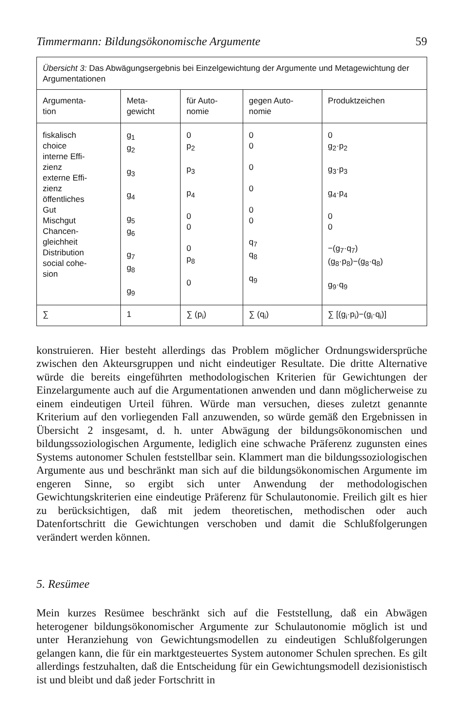Timmermann: Bildungsökonomische Argumente 59
| Übersicht 3: Das Abwägungsergebnis bei Einzelgewichtung der Argumente und Metagewichtung der Argumentationen | | | | |
| Argumenta- tion | Meta- gewicht | für Auto- nomie | gegen Auto- nomie | Produktzeichen |
| fiskalisch choice interne Effi- zienz externe Effi- zienz öffentliches Gut Mischgut Chancen- gleichheit Distribution social cohe- sion | g<sub>1</sub> g<sub>2</sub> g<sub>3</sub> g<sub>4</sub> g<sub>5</sub> g<sub>6</sub> g<sub>7</sub> g<sub>8</sub> g<sub>9</sub> | 0 p<sub>2</sub> p<sub>3</sub> p<sub>4</sub> 0 0 0 p<sub>8</sub> 0 | 0 0 0 0 0 0 q<sub>7</sub> q<sub>8</sub> q<sub>9</sub> | 0 g<sub>2</sub>·p<sub>2</sub> g<sub>3</sub>·p<sub>3</sub> g<sub>4</sub>·p<sub>4</sub> 0 0 −(g<sub>7</sub>·q<sub>7</sub>) (g<sub>8</sub>·p<sub>8</sub>)−(g<sub>8</sub>·q<sub>8</sub>) g<sub>9</sub>·q<sub>9</sub> |
| ∑ | 1 | ∑ (p<sub>i</sub>) | ∑ (q<sub>i</sub>) | ∑ [(g<sub>i</sub>·p<sub>i</sub>)−(g<sub>i</sub>·q<sub>i</sub>)] |
konstruieren. Hier besteht allerdings das Problem möglicher Ordnungswidersprüche zwischen den Akteursgruppen und nicht eindeutiger Resultate. Die dritte Alternative würde die bereits eingeführten methodologischen Kriterien für Gewichtungen der Einzelargumente auch auf die Argumentationen anwenden und dann möglicherweise zu einem eindeutigen Urteil führen. Würde man versuchen, dieses zuletzt genannte Kriterium auf den vorliegenden Fall anzuwenden, so würde gemäß den Ergebnissen in Übersicht 2 insgesamt, d. h. unter Abwägung der bildungsökonomischen und bildungssoziologischen Argumente, lediglich eine schwache Präferenz zugunsten eines Systems autonomer Schulen feststellbar sein. Klammert man die bildungssoziologischen Argumente aus und beschränkt man sich auf die bildungsökonomischen Argumente im engeren Sinne, so ergibt sich unter Anwendung der methodologischen Gewichtungskriterien eine eindeutige Präferenz für Schulautonomie. Freilich gilt es hier zu berücksichtigen, daß mit jedem theoretischen, methodischen oder auch Datenfortschritt die Gewichtungen verschoben und damit die Schlußfolgerungen verändert werden können.
5. Resümee
Mein kurzes Resümee beschränkt sich auf die Feststellung, daß ein Abwägen heterogener bildungsökonomischer Argumente zur Schulautonomie möglich ist und unter Heranziehung von Gewichtungsmodellen zu eindeutigen Schlußfolgerungen gelangen kann, die für ein marktgesteuertes System autonomer Schulen sprechen. Es gilt allerdings festzuhalten, daß die Entscheidung für ein Gewichtungsmodell dezisionistisch ist und bleibt und daß jeder Fortschritt in